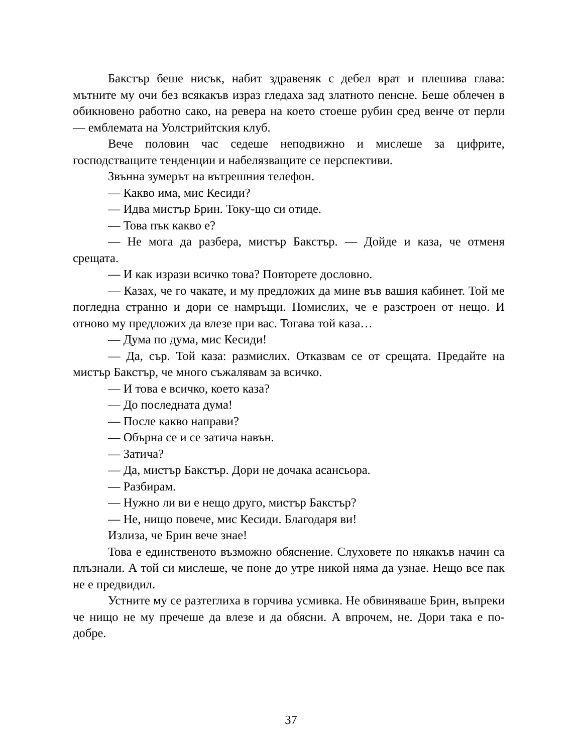Бакстър беше нисък, набит здравеняк с дебел врат и плешива глава: мътните му очи без всякакъв израз гледаха зад златното пенсне. Беше облечен в обикновено работно сако, на ревера на което стоеше рубин сред венче от перли — емблемата на Уолстрийтския клуб.
Вече половин час седеше неподвижно и мислеше за цифрите, господстващите тенденции и набелязващите се перспективи.
Звънна зумерът на вътрешния телефон.
— Какво има, мис Кесиди?
— Идва мистър Брин. Току-що си отиде.
— Това пък какво е?
— Не мога да разбера, мистър Бакстър. — Дойде и каза, че отменя срещата.
— И как изрази всичко това? Повторете дословно.
— Казах, че го чакате, и му предложих да мине във вашия кабинет. Той ме погледна странно и дори се намръщи. Помислих, че е разстроен от нещо. И отново му предложих да влезе при вас. Тогава той каза…
— Дума по дума, мис Кесиди!
— Да, сър. Той каза: размислих. Отказвам се от срещата. Предайте на мистър Бакстър, че много съжалявам за всичко.
— И това е всичко, което каза?
— До последната дума!
— После какво направи?
— Обърна се и се затича навън.
— Затича?
— Да, мистър Бакстър. Дори не дочака асансьора.
— Разбирам.
— Нужно ли ви е нещо друго, мистър Бакстър?
— Не, нищо повече, мис Кесиди. Благодаря ви!
Излиза, че Брин вече знае!
Това е единственото възможно обяснение. Слуховете по някакъв начин са плъзнали. А той си мислеше, че поне до утре никой няма да узнае. Нещо все пак не е предвидил.
Устните му се разтеглиха в горчива усмивка. Не обвиняваше Брин, въпреки че нищо не му пречеше да влезе и да обясни. А впрочем, не. Дори така е по-добре.
37